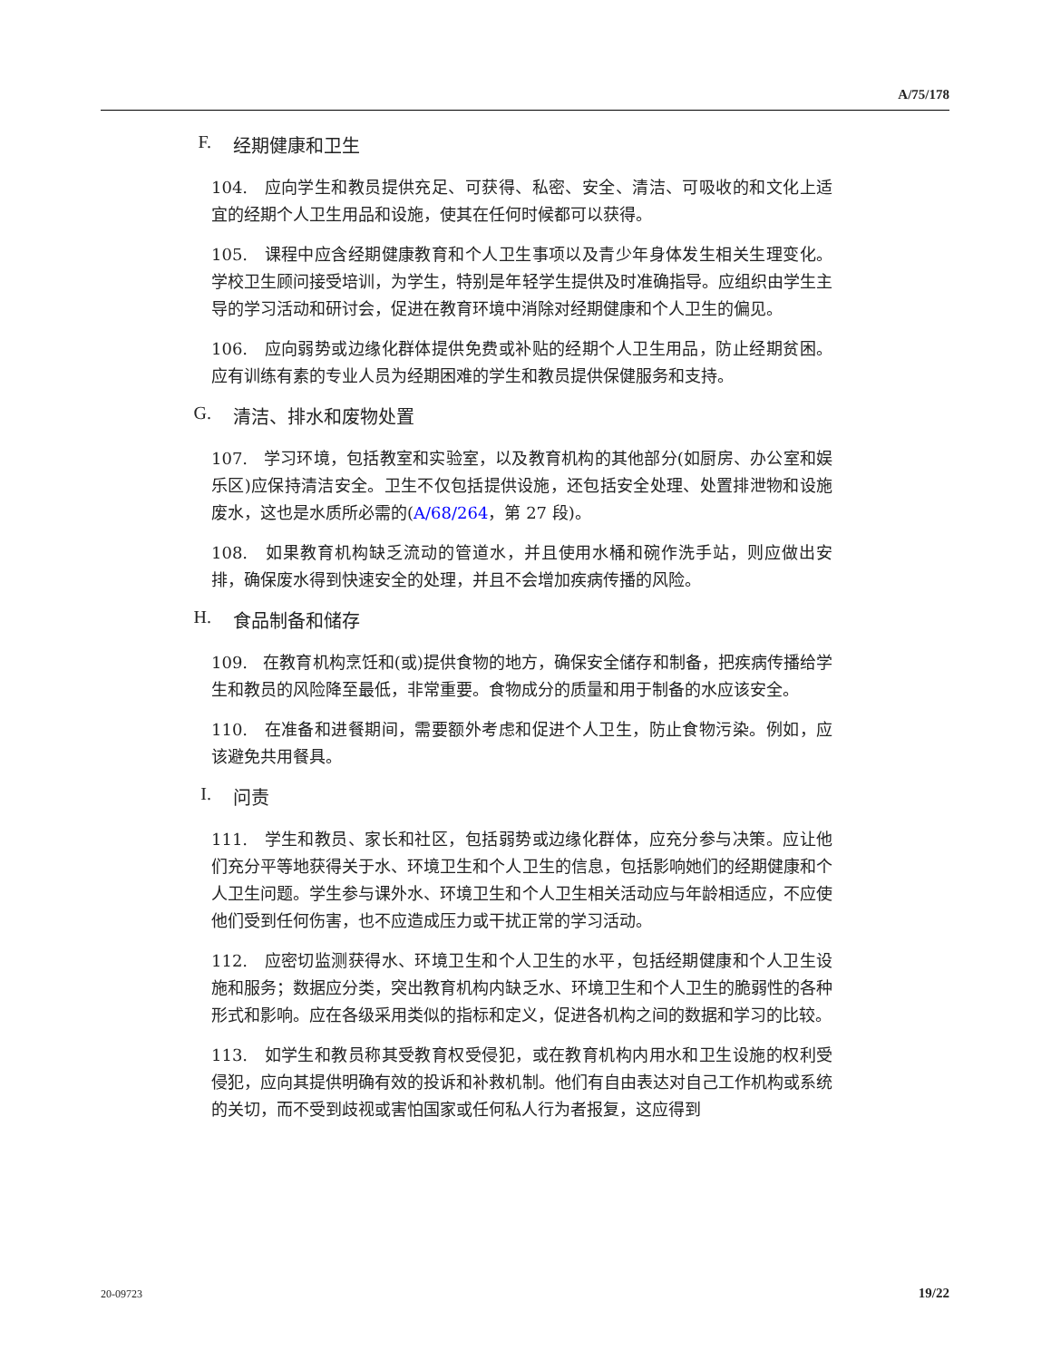A/75/178
F. 经期健康和卫生
104. 应向学生和教员提供充足、可获得、私密、安全、清洁、可吸收的和文化上适宜的经期个人卫生用品和设施，使其在任何时候都可以获得。
105. 课程中应含经期健康教育和个人卫生事项以及青少年身体发生相关生理变化。学校卫生顾问接受培训，为学生，特别是年轻学生提供及时准确指导。应组织由学生主导的学习活动和研讨会，促进在教育环境中消除对经期健康和个人卫生的偏见。
106. 应向弱势或边缘化群体提供免费或补贴的经期个人卫生用品，防止经期贫困。应有训练有素的专业人员为经期困难的学生和教员提供保健服务和支持。
G. 清洁、排水和废物处置
107. 学习环境，包括教室和实验室，以及教育机构的其他部分(如厨房、办公室和娱乐区)应保持清洁安全。卫生不仅包括提供设施，还包括安全处理、处置排泄物和设施废水，这也是水质所必需的(A/68/264，第 27 段)。
108. 如果教育机构缺乏流动的管道水，并且使用水桶和碗作洗手站，则应做出安排，确保废水得到快速安全的处理，并且不会增加疾病传播的风险。
H. 食品制备和储存
109. 在教育机构烹饪和(或)提供食物的地方，确保安全储存和制备，把疾病传播给学生和教员的风险降至最低，非常重要。食物成分的质量和用于制备的水应该安全。
110. 在准备和进餐期间，需要额外考虑和促进个人卫生，防止食物污染。例如，应该避免共用餐具。
I. 问责
111. 学生和教员、家长和社区，包括弱势或边缘化群体，应充分参与决策。应让他们充分平等地获得关于水、环境卫生和个人卫生的信息，包括影响她们的经期健康和个人卫生问题。学生参与课外水、环境卫生和个人卫生相关活动应与年龄相适应，不应使他们受到任何伤害，也不应造成压力或干扰正常的学习活动。
112. 应密切监测获得水、环境卫生和个人卫生的水平，包括经期健康和个人卫生设施和服务；数据应分类，突出教育机构内缺乏水、环境卫生和个人卫生的脆弱性的各种形式和影响。应在各级采用类似的指标和定义，促进各机构之间的数据和学习的比较。
113. 如学生和教员称其受教育权受侵犯，或在教育机构内用水和卫生设施的权利受侵犯，应向其提供明确有效的投诉和补救机制。他们有自由表达对自己工作机构或系统的关切，而不受到歧视或害怕国家或任何私人行为者报复，这应得到
20-09723 19/22